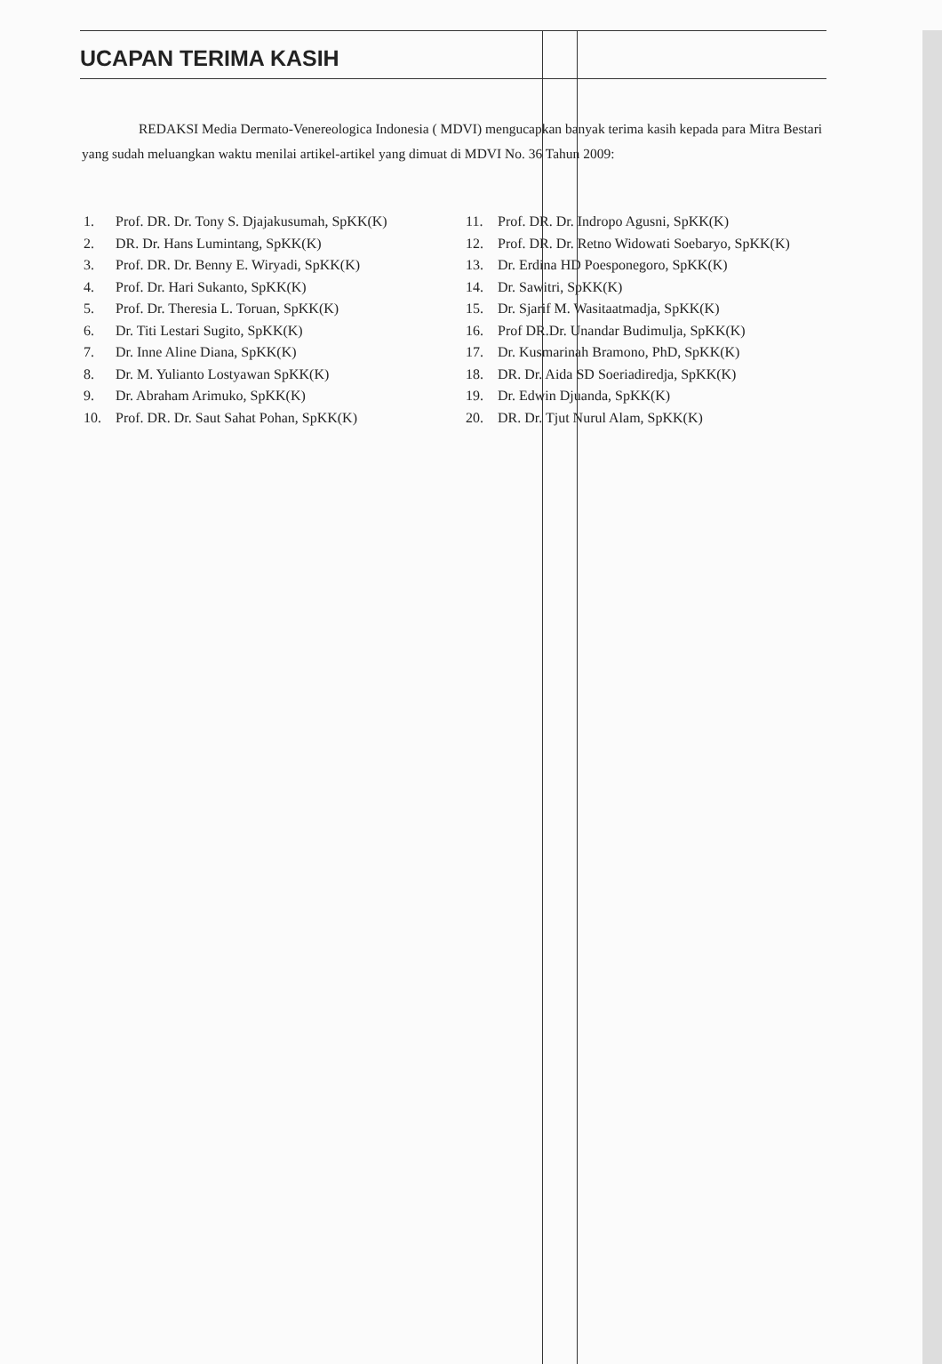UCAPAN TERIMA KASIH
REDAKSI Media Dermato-Venereologica Indonesia ( MDVI) mengucapkan banyak terima kasih kepada para Mitra Bestari yang sudah meluangkan waktu menilai artikel-artikel yang dimuat di MDVI No. 36 Tahun 2009:
1. Prof. DR. Dr. Tony S. Djajakusumah, SpKK(K)
2. DR. Dr. Hans Lumintang, SpKK(K)
3. Prof. DR. Dr. Benny E. Wiryadi, SpKK(K)
4. Prof. Dr. Hari Sukanto, SpKK(K)
5. Prof. Dr. Theresia L. Toruan, SpKK(K)
6. Dr. Titi Lestari Sugito, SpKK(K)
7. Dr. Inne Aline Diana, SpKK(K)
8. Dr. M. Yulianto Lostyawan SpKK(K)
9. Dr. Abraham Arimuko, SpKK(K)
10. Prof. DR. Dr. Saut Sahat Pohan, SpKK(K)
11. Prof. DR. Dr. Indropo Agusni, SpKK(K)
12. Prof. DR. Dr. Retno Widowati Soebaryo, SpKK(K)
13. Dr. Erdina HD Poesponegoro, SpKK(K)
14. Dr. Sawitri, SpKK(K)
15. Dr. Sjarif M. Wasitaatmadja, SpKK(K)
16. Prof DR.Dr. Unandar Budimulja, SpKK(K)
17. Dr. Kusmarinah Bramono, PhD, SpKK(K)
18. DR. Dr. Aida SD Soeriadiredja, SpKK(K)
19. Dr. Edwin Djuanda, SpKK(K)
20. DR. Dr. Tjut Nurul Alam, SpKK(K)